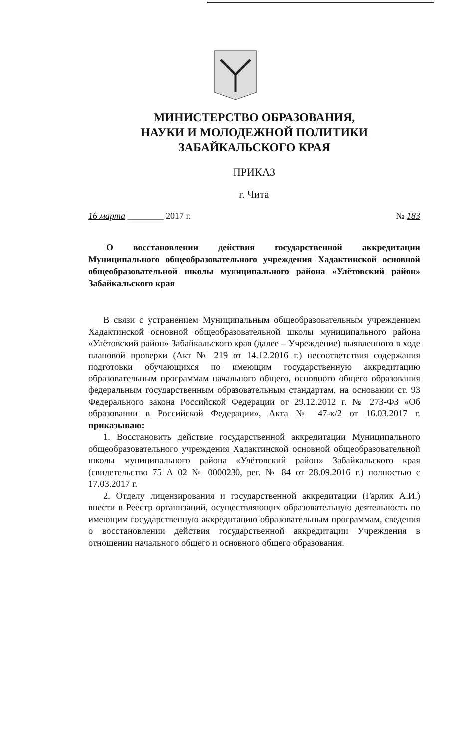МИНИСТЕРСТВО ОБРАЗОВАНИЯ,
НАУКИ И МОЛОДЕЖНОЙ ПОЛИТИКИ
ЗАБАЙКАЛЬСКОГО КРАЯ
ПРИКАЗ
г. Чита
16 марта ________ 2017 г. № 183
О восстановлении действия государственной аккредитации Муниципального общеобразовательного учреждения Хадактинской основной общеобразовательной школы муниципального района «Улётовский район» Забайкальского края
В связи с устранением Муниципальным общеобразовательным учреждением Хадактинской основной общеобразовательной школы муниципального района «Улётовский район» Забайкальского края (далее – Учреждение) выявленного в ходе плановой проверки (Акт № 219 от 14.12.2016 г.) несоответствия содержания подготовки обучающихся по имеющим государственную аккредитацию образовательным программам начального общего, основного общего образования федеральным государственным образовательным стандартам, на основании ст. 93 Федерального закона Российской Федерации от 29.12.2012 г. № 273-ФЗ «Об образовании в Российской Федерации», Акта № 47-к/2 от 16.03.2017 г. приказываю:
1. Восстановить действие государственной аккредитации Муниципального общеобразовательного учреждения Хадактинской основной общеобразовательной школы муниципального района «Улётовский район» Забайкальского края (свидетельство 75 А 02 № 0000230, рег. № 84 от 28.09.2016 г.) полностью с 17.03.2017 г.
2. Отделу лицензирования и государственной аккредитации (Гарлик А.И.) внести в Реестр организаций, осуществляющих образовательную деятельность по имеющим государственную аккредитацию образовательным программам, сведения о восстановлении действия государственной аккредитации Учреждения в отношении начального общего и основного общего образования.